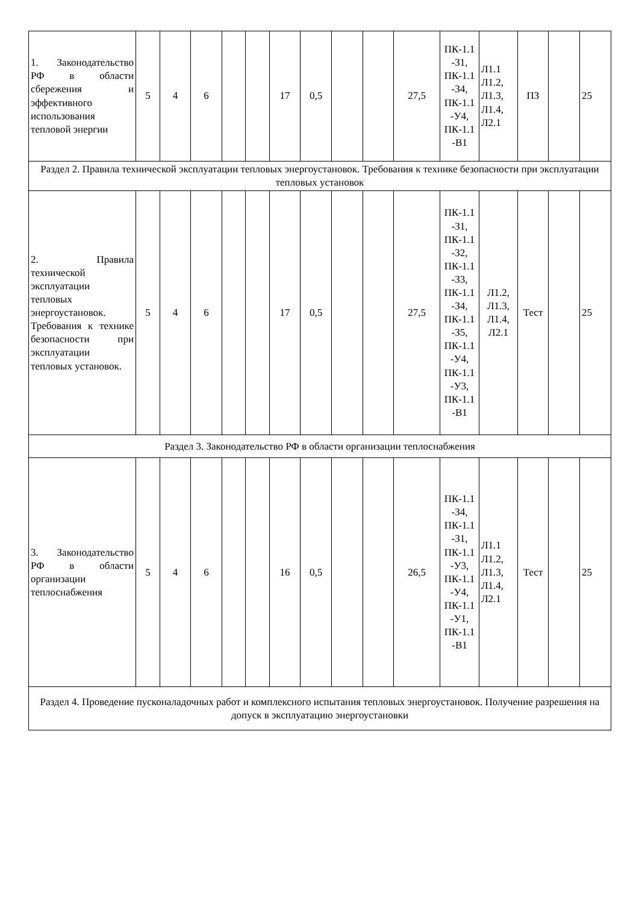| 1. Законодательство РФ в области сбережения и эффективного использования тепловой энергии | 5 | 4 | 6 | | | 17 | 0,5 | | | 27,5 | ПК-1.1 -З1, ПК-1.1 -З4, ПК-1.1 -У4, ПК-1.1 -В1 | Л1.1 Л1.2, Л1.3, Л1.4, Л2.1 | ПЗ | | 25 |
| Раздел 2. Правила технической эксплуатации тепловых энергоустановок. Требования к технике безопасности при эксплуатации тепловых установок | | | | | | | | | | | | | | | |
| 2. Правила технической эксплуатации тепловых энергоустановок. Требования к технике безопасности при эксплуатации тепловых установок. | 5 | 4 | 6 | | | 17 | 0,5 | | | 27,5 | ПК-1.1 -З1, ПК-1.1 -З2, ПК-1.1 -З3, ПК-1.1 -З4, ПК-1.1 -З5, ПК-1.1 -У4, ПК-1.1 -У3, ПК-1.1 -В1 | Л1.2, Л1.3, Л1.4, Л2.1 | Тест | | 25 |
| Раздел 3. Законодательство РФ в области организации теплоснабжения | | | | | | | | | | | | | | | |
| 3. Законодательство РФ в области организации теплоснабжения | 5 | 4 | 6 | | | 16 | 0,5 | | | 26,5 | ПК-1.1 -З4, ПК-1.1 -З1, ПК-1.1 -У3, ПК-1.1 -У4, ПК-1.1 -У1, ПК-1.1 -В1 | Л1.1 Л1.2, Л1.3, Л1.4, Л2.1 | Тест | | 25 |
| Раздел 4. Проведение пусконаладочных работ и комплексного испытания тепловых энергоустановок. Получение разрешения на допуск в эксплуатацию энергоустановки | | | | | | | | | | | | | | | |